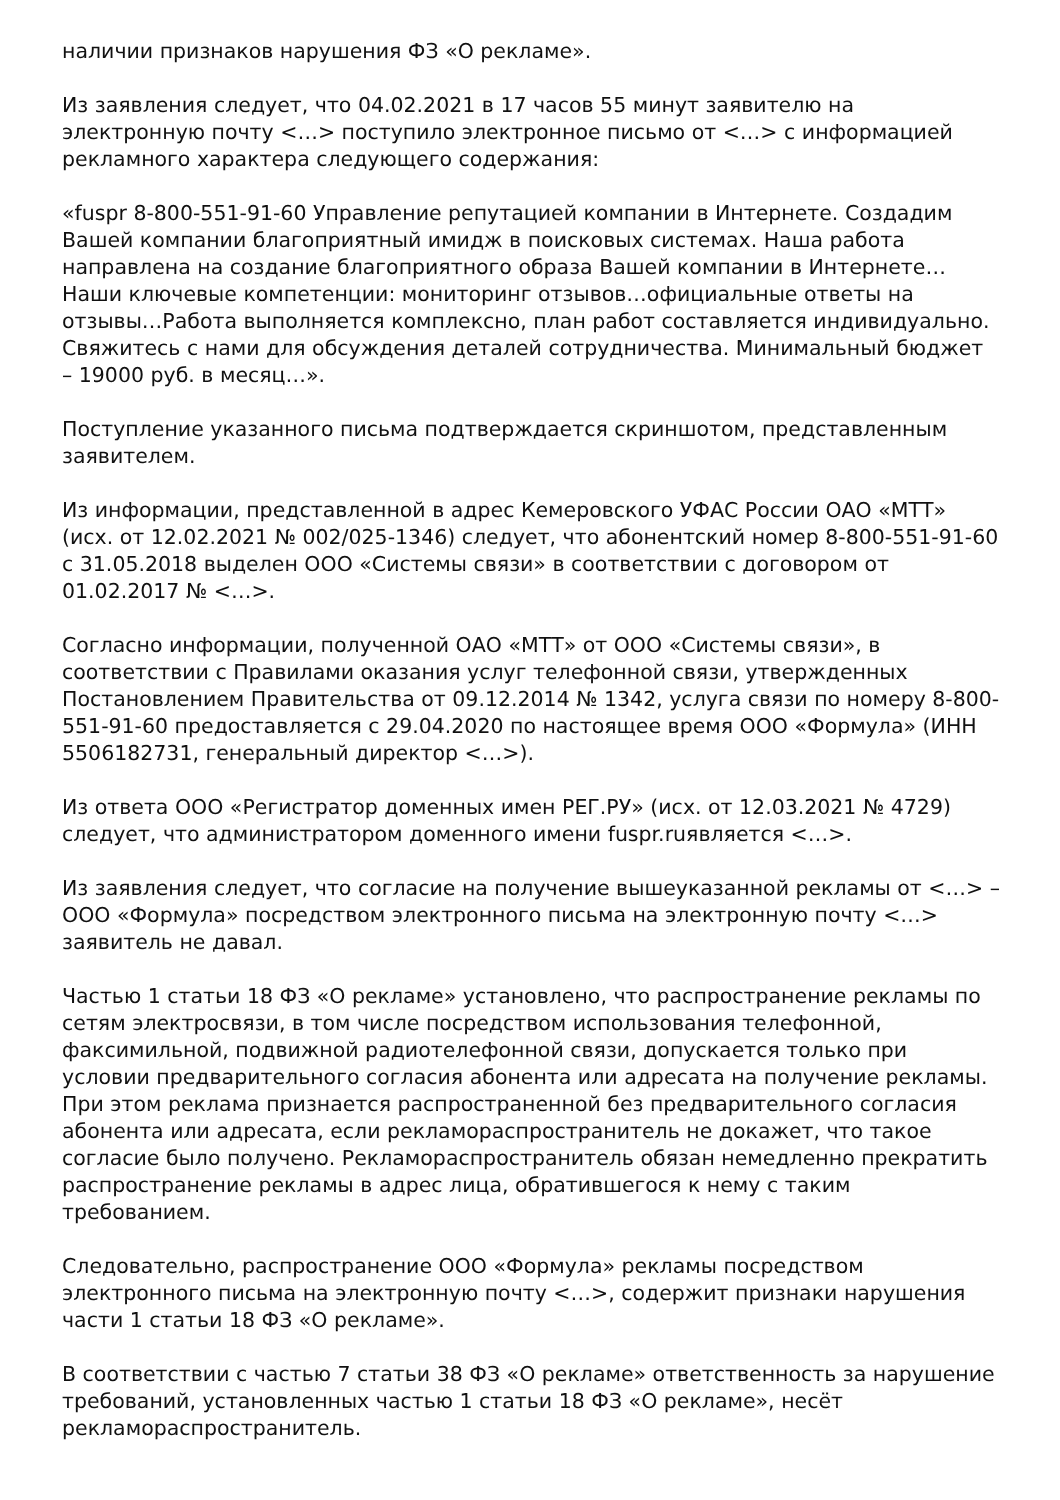наличии признаков нарушения ФЗ «О рекламе».
Из заявления следует, что 04.02.2021 в 17 часов 55 минут заявителю на электронную почту <…> поступило электронное письмо от <…> с информацией рекламного характера следующего содержания:
«fuspr 8-800-551-91-60 Управление репутацией компании в Интернете. Создадим Вашей компании благоприятный имидж в поисковых системах. Наша работа направлена на создание благоприятного образа Вашей компании в Интернете… Наши ключевые компетенции: мониторинг отзывов…официальные ответы на отзывы…Работа выполняется комплексно, план работ составляется индивидуально. Свяжитесь с нами для обсуждения деталей сотрудничества. Минимальный бюджет – 19000 руб. в месяц…».
Поступление указанного письма подтверждается скриншотом, представленным заявителем.
Из информации, представленной в адрес Кемеровского УФАС России ОАО «МТТ» (исх. от 12.02.2021 № 002/025-1346) следует, что абонентский номер 8-800-551-91-60 с 31.05.2018 выделен ООО «Системы связи» в соответствии с договором от 01.02.2017 № <…>.
Согласно информации, полученной ОАО «МТТ» от ООО «Системы связи», в соответствии с Правилами оказания услуг телефонной связи, утвержденных Постановлением Правительства от 09.12.2014 № 1342, услуга связи по номеру 8-800-551-91-60 предоставляется с 29.04.2020 по настоящее время ООО «Формула» (ИНН 5506182731, генеральный директор <…>).
Из ответа ООО «Регистратор доменных имен РЕГ.РУ» (исх. от 12.03.2021 № 4729) следует, что администратором доменного имени fuspr.ruявляется <…>.
Из заявления следует, что согласие на получение вышеуказанной рекламы от <…> – ООО «Формула» посредством электронного письма на электронную почту <…> заявитель не давал.
Частью 1 статьи 18 ФЗ «О рекламе» установлено, что распространение рекламы по сетям электросвязи, в том числе посредством использования телефонной, факсимильной, подвижной радиотелефонной связи, допускается только при условии предварительного согласия абонента или адресата на получение рекламы. При этом реклама признается распространенной без предварительного согласия абонента или адресата, если рекламораспространитель не докажет, что такое согласие было получено. Рекламораспространитель обязан немедленно прекратить распространение рекламы в адрес лица, обратившегося к нему с таким требованием.
Следовательно, распространение ООО «Формула» рекламы посредством электронного письма на электронную почту <…>, содержит признаки нарушения части 1 статьи 18 ФЗ «О рекламе».
В соответствии с частью 7 статьи 38 ФЗ «О рекламе» ответственность за нарушение требований, установленных частью 1 статьи 18 ФЗ «О рекламе», несёт рекламораспространитель.